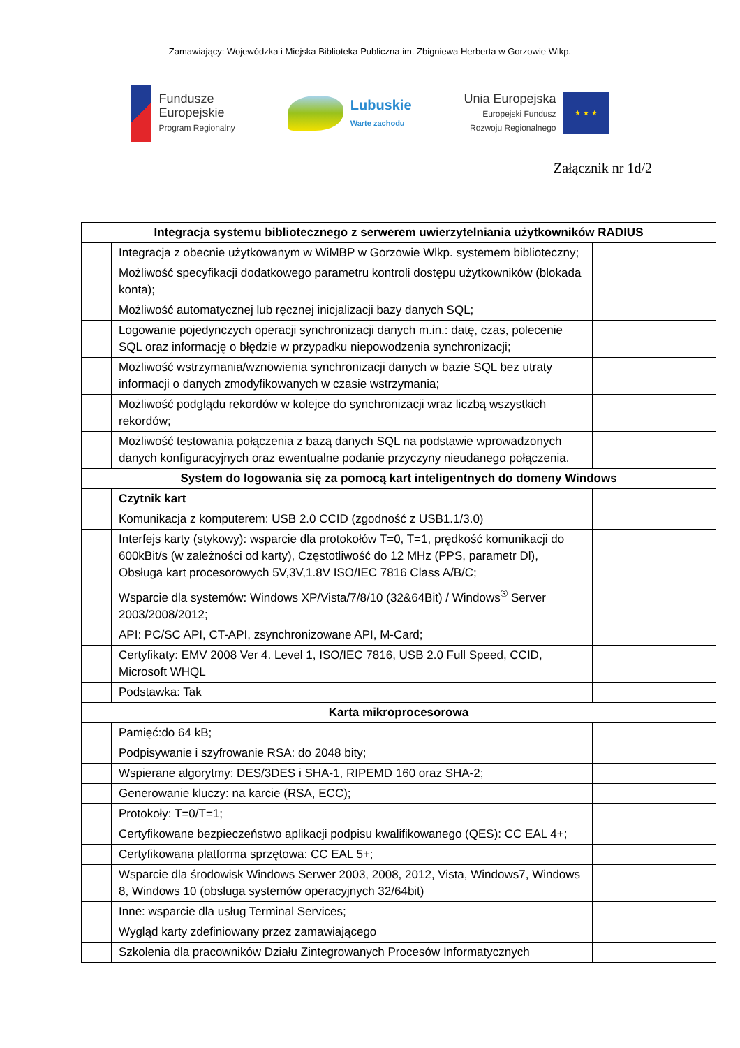Zamawiający: Wojewódzka i Miejska Biblioteka Publiczna im. Zbigniewa Herberta w Gorzowie Wlkp.
Fundusze
Europejskie
Program Regionalny
Lubuskie
Warte zachodu
Unia Europejska
Europejski Fundusz
Rozwoju Regionalnego
★ ★ ★
Załącznik nr 1d/2
| Integracja systemu bibliotecznego z serwerem uwierzytelniania użytkowników RADIUS | | |
| --- | --- | --- |
| | Integracja z obecnie użytkowanym w WiMBP w Gorzowie Wlkp. systemem biblioteczny; | |
| | Możliwość specyfikacji dodatkowego parametru kontroli dostępu użytkowników (blokada konta); | |
| | Możliwość automatycznej lub ręcznej inicjalizacji bazy danych SQL; | |
| | Logowanie pojedynczych operacji synchronizacji danych m.in.: datę, czas, polecenie SQL oraz informację o błędzie w przypadku niepowodzenia synchronizacji; | |
| | Możliwość wstrzymania/wznowienia synchronizacji danych w bazie SQL bez utraty informacji o danych zmodyfikowanych w czasie wstrzymania; | |
| | Możliwość podglądu rekordów w kolejce do synchronizacji wraz liczbą wszystkich rekordów; | |
| | Możliwość testowania połączenia z bazą danych SQL na podstawie wprowadzonych danych konfiguracyjnych oraz ewentualne podanie przyczyny nieudanego połączenia. | |
| System do logowania się za pomocą kart inteligentnych do domeny Windows | | |
| | Czytnik kart | |
| | Komunikacja z komputerem: USB 2.0 CCID (zgodność z USB1.1/3.0) | |
| | Interfejs karty (stykowy): wsparcie dla protokołów T=0, T=1, prędkość komunikacji do 600kBit/s (w zależności od karty), Częstotliwość do 12 MHz (PPS, parametr Dl), Obsługa kart procesorowych 5V,3V,1.8V ISO/IEC 7816 Class A/B/C; | |
| | Wsparcie dla systemów: Windows XP/Vista/7/8/10 (32&64Bit) / Windows<sup>®</sup> Server 2003/2008/2012; | |
| | API: PC/SC API, CT-API, zsynchronizowane API, M-Card; | |
| | Certyfikaty: EMV 2008 Ver 4. Level 1, ISO/IEC 7816, USB 2.0 Full Speed, CCID, Microsoft WHQL | |
| | Podstawka: Tak | |
| Karta mikroprocesorowa | | |
| | Pamięć:do 64 kB; | |
| | Podpisywanie i szyfrowanie RSA: do 2048 bity; | |
| | Wspierane algorytmy: DES/3DES i SHA-1, RIPEMD 160 oraz SHA-2; | |
| | Generowanie kluczy: na karcie (RSA, ECC); | |
| | Protokoły: T=0/T=1; | |
| | Certyfikowane bezpieczeństwo aplikacji podpisu kwalifikowanego (QES): CC EAL 4+; | |
| | Certyfikowana platforma sprzętowa: CC EAL 5+; | |
| | Wsparcie dla środowisk Windows Serwer 2003, 2008, 2012, Vista, Windows7, Windows 8, Windows 10 (obsługa systemów operacyjnych 32/64bit) | |
| | Inne: wsparcie dla usług Terminal Services; | |
| | Wygląd karty zdefiniowany przez zamawiającego | |
| | Szkolenia dla pracowników Działu Zintegrowanych Procesów Informatycznych | |